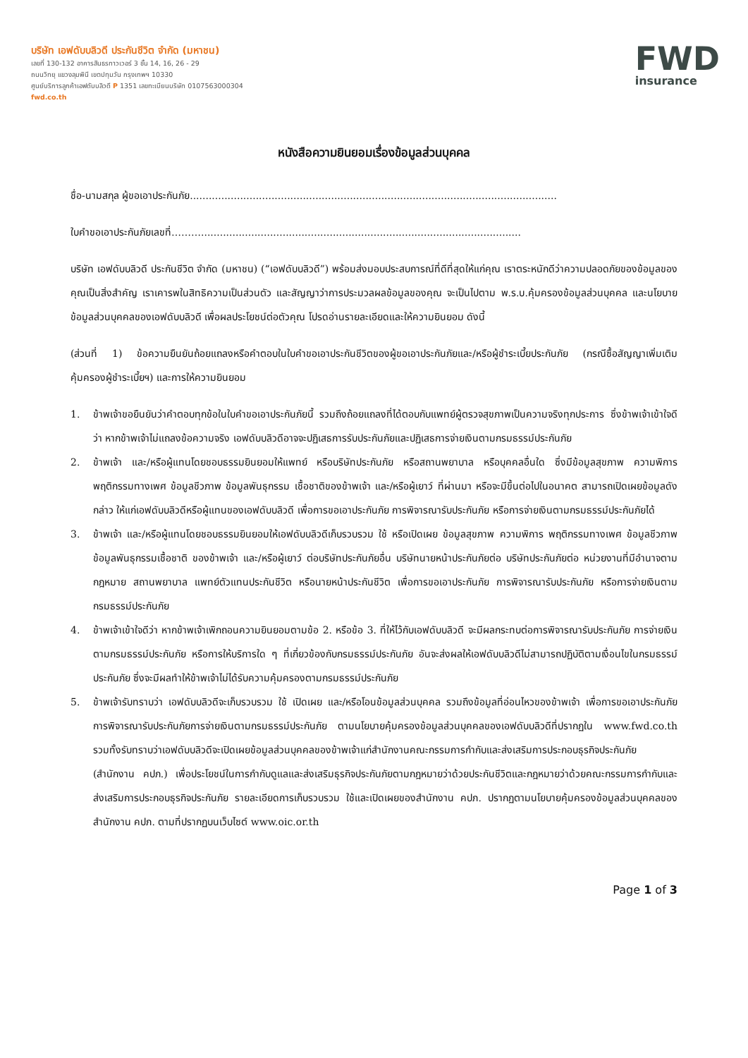บริษัท เอฟดับบลิวดี ประกันชีวิต จำกัด (มหาชน)
เลขที่ 130-132 อาคารสินธรทาวเวอร์ 3 ชั้น 14, 16, 26 - 29
ถนนวิทยุ แขวงลุมพินี เขตปทุมวัน กรุงเทพฯ 10330
ศูนย์บริการลูกค้าเอฟดับบลิวดี P 1351 เลขทะเบียนบริษัท 0107563000304
fwd.co.th
FWD
insurance
หนังสือความยินยอมเรื่องข้อมูลส่วนบุคคล
ชื่อ-นามสกุล ผู้ขอเอาประกันภัย.....................................................................................................................
ใบคำขอเอาประกันภัยเลขที่………......................................................................................................
บริษัท เอฟดับบลิวดี ประกันชีวิต จำกัด (มหาชน) (“เอฟดับบลิวดี”) พร้อมส่งมอบประสบการณ์ที่ดีที่สุดให้แก่คุณ เราตระหนักดีว่าความปลอดภัยของข้อมูลของคุณเป็นสิ่งสำคัญ เราเคารพในสิทธิความเป็นส่วนตัว และสัญญาว่าการประมวลผลข้อมูลของคุณ จะเป็นไปตาม พ.ร.บ.คุ้มครองข้อมูลส่วนบุคคล และนโยบายข้อมูลส่วนบุคคลของเอฟดับบลิวดี เพื่อผลประโยชน์ต่อตัวคุณ โปรดอ่านรายละเอียดและให้ความยินยอม ดังนี้
(ส่วนที่ 1) ข้อความยืนยันถ้อยแถลงหรือคำตอบในใบคำขอเอาประกันชีวิตของผู้ขอเอาประกันภัยและ/หรือผู้ชำระเบี้ยประกันภัย (กรณีซื้อสัญญาเพิ่มเติมคุ้มครองผู้ชำระเบี้ยฯ) และการให้ความยินยอม
1. ข้าพเจ้าขอยืนยันว่าคำตอบทุกข้อในใบคำขอเอาประกันภัยนี้ รวมถึงถ้อยแถลงที่ได้ตอบกับแพทย์ผู้ตรวจสุขภาพเป็นความจริงทุกประการ ซึ่งข้าพเจ้าเข้าใจดีว่า หากข้าพเจ้าไม่แถลงข้อความจริง เอฟดับบลิวดีอาจจะปฏิเสธการรับประกันภัยและปฏิเสธการจ่ายเงินตามกรมธรรม์ประกันภัย
2. ข้าพเจ้า และ/หรือผู้แทนโดยชอบธรรมยินยอมให้แพทย์ หรือบริษัทประกันภัย หรือสถานพยาบาล หรือบุคคลอื่นใด ซึ่งมีข้อมูลสุขภาพ ความพิการ พฤติกรรมทางเพศ ข้อมูลชีวภาพ ข้อมูลพันธุกรรม เชื้อชาติของข้าพเจ้า และ/หรือผู้เยาว์ ที่ผ่านมา หรือจะมีขึ้นต่อไปในอนาคต สามารถเปิดเผยข้อมูลดังกล่าว ให้แก่เอฟดับบลิวดีหรือผู้แทนของเอฟดับบลิวดี เพื่อการขอเอาประกันภัย การพิจารณารับประกันภัย หรือการจ่ายเงินตามกรมธรรม์ประกันภัยได้
3. ข้าพเจ้า และ/หรือผู้แทนโดยชอบธรรมยินยอมให้เอฟดับบลิวดีเก็บรวบรวม ใช้ หรือเปิดเผย ข้อมูลสุขภาพ ความพิการ พฤติกรรมทางเพศ ข้อมูลชีวภาพ ข้อมูลพันธุกรรมเชื้อชาติ ของข้าพเจ้า และ/หรือผู้เยาว์ ต่อบริษัทประกันภัยอื่น บริษัทนายหน้าประกันภัยต่อ บริษัทประกันภัยต่อ หน่วยงานที่มีอำนาจตามกฎหมาย สถานพยาบาล แพทย์ตัวแทนประกันชีวิต หรือนายหน้าประกันชีวิต เพื่อการขอเอาประกันภัย การพิจารณารับประกันภัย หรือการจ่ายเงินตามกรมธรรม์ประกันภัย
4. ข้าพเจ้าเข้าใจดีว่า หากข้าพเจ้าเพิกถอนความยินยอมตามข้อ 2. หรือข้อ 3. ที่ให้ไว้กับเอฟดับบลิวดี จะมีผลกระทบต่อการพิจารณารับประกันภัย การจ่ายเงินตามกรมธรรม์ประกันภัย หรือการให้บริการใด ๆ ที่เกี่ยวข้องกับกรมธรรม์ประกันภัย อันจะส่งผลให้เอฟดับบลิวดีไม่สามารถปฏิบัติตามเงื่อนไขในกรมธรรม์ประกันภัย ซึ่งจะมีผลทำให้ข้าพเจ้าไม่ได้รับความคุ้มครองตามกรมธรรม์ประกันภัย
5. ข้าพเจ้ารับทราบว่า เอฟดับบลิวดีจะเก็บรวบรวม ใช้ เปิดเผย และ/หรือโอนข้อมูลส่วนบุคคล รวมถึงข้อมูลที่อ่อนไหวของข้าพเจ้า เพื่อการขอเอาประกันภัย การพิจารณารับประกันภัยการจ่ายเงินตามกรมธรรม์ประกันภัย ตามนโยบายคุ้มครองข้อมูลส่วนบุคคลของเอฟดับบลิวดีที่ปรากฏใน www.fwd.co.th รวมทั้งรับทราบว่าเอฟดับบลิวดีจะเปิดเผยข้อมูลส่วนบุคคลของข้าพเจ้าแก่สำนักงานคณะกรรมการกำกับและส่งเสริมการประกอบธุรกิจประกันภัย (สำนักงาน คปภ.) เพื่อประโยชน์ในการกำกับดูแลและส่งเสริมธุรกิจประกันภัยตามกฎหมายว่าด้วยประกันชีวิตและกฎหมายว่าด้วยคณะกรรมการกำกับและส่งเสริมการประกอบธุรกิจประกันภัย รายละเอียดการเก็บรวบรวม ใช้และเปิดเผยของสำนักงาน คปภ. ปรากฏตามนโยบายคุ้มครองข้อมูลส่วนบุคคลของสำนักงาน คปภ. ตามที่ปรากฏบนเว็บไซต์ www.oic.or.th
Page 1 of 3